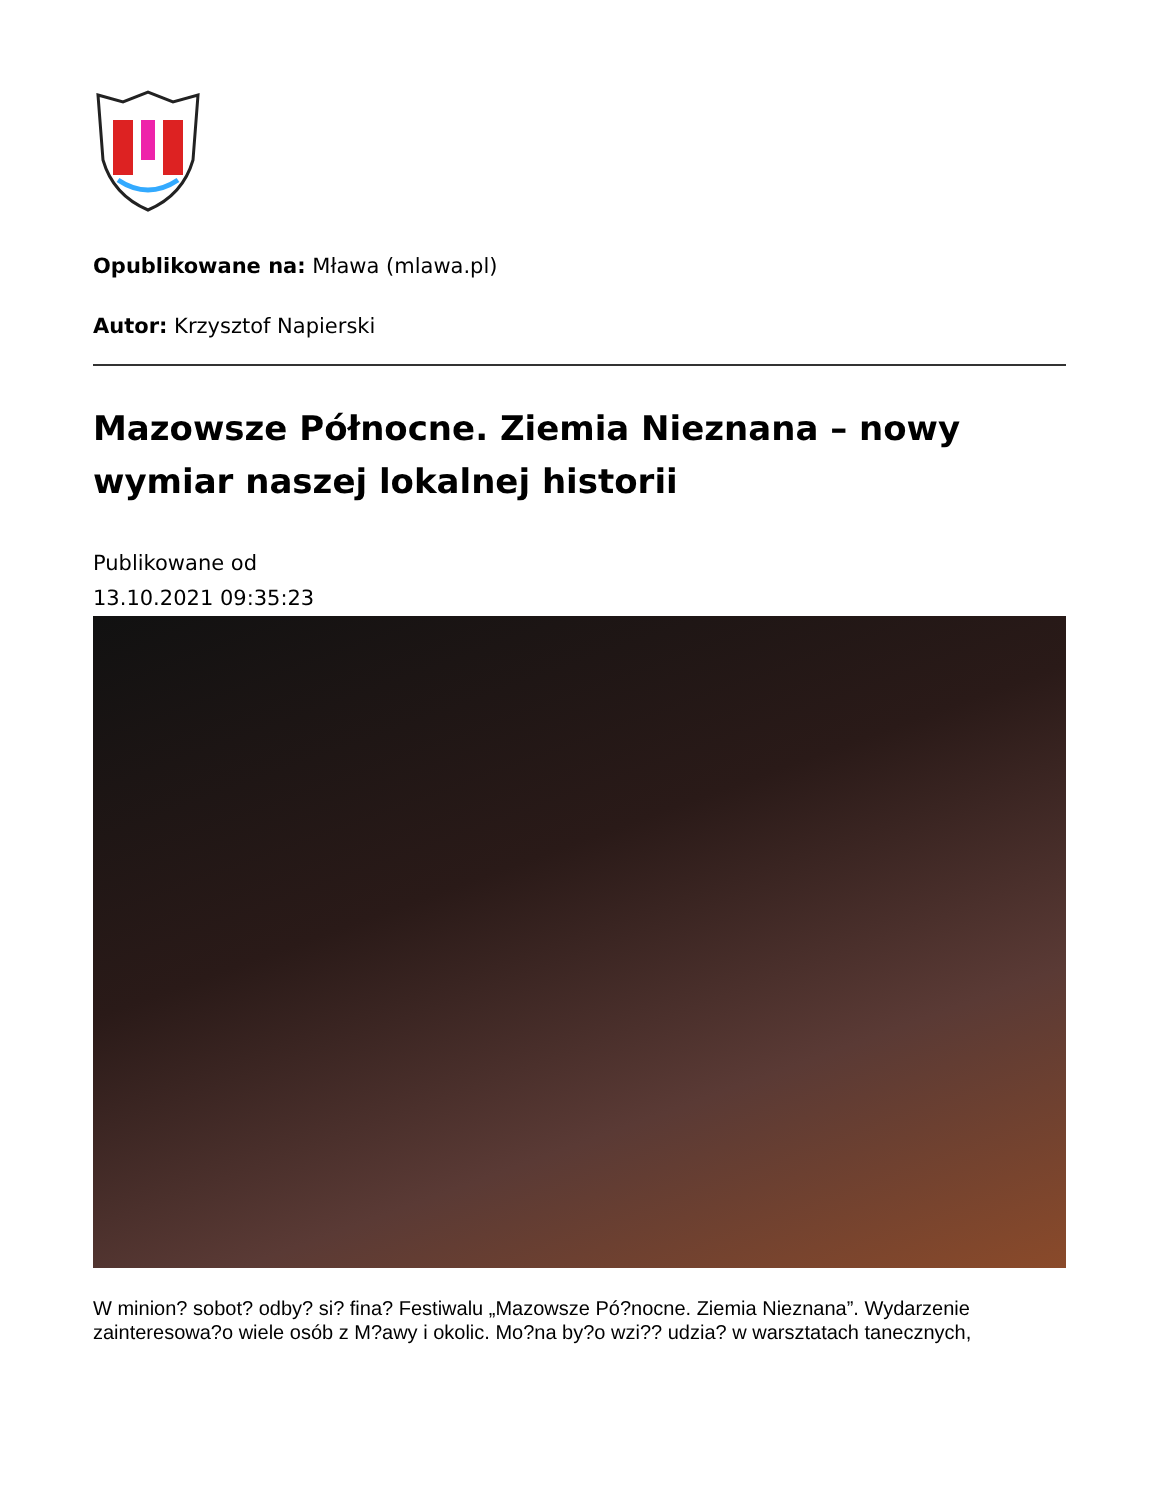Opublikowane na: Mława (mlawa.pl)
Autor: Krzysztof Napierski
Mazowsze Północne. Ziemia Nieznana – nowy wymiar naszej lokalnej historii
Publikowane od
13.10.2021 09:35:23
W minion? sobot? odby? si? fina? Festiwalu „Mazowsze Pó?nocne. Ziemia Nieznana”. Wydarzenie zainteresowa?o wiele osób z M?awy i okolic. Mo?na by?o wzi?? udzia? w warsztatach tanecznych,